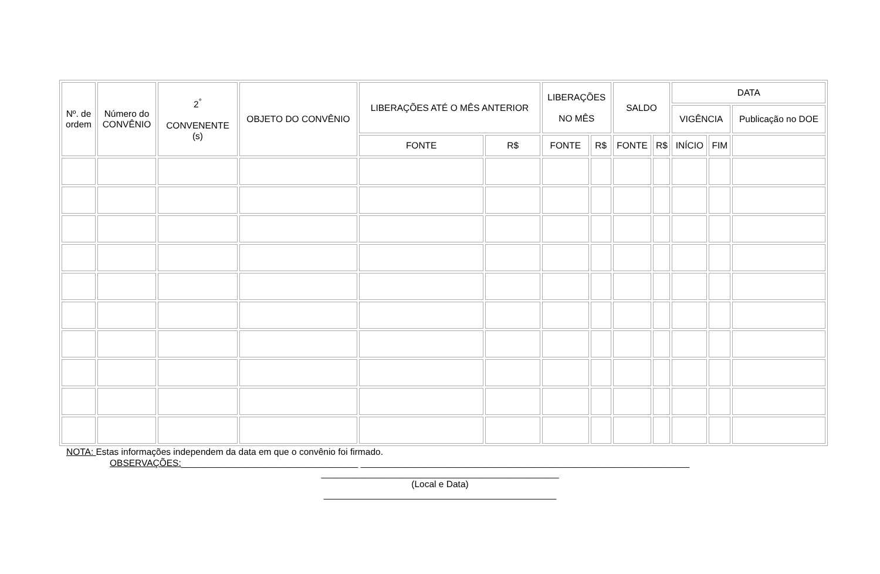| Nº. de ordem | Número do CONVÊNIO | 2<sup>°</sup> CONVENENTE (s) | OBJETO DO CONVÊNIO | LIBERAÇÕES ATÉ O MÊS ANTERIOR | | LIBERAÇÕES NO MÊS | | SALDO | | DATA | | |
| --- | --- | --- | --- | --- | --- | --- | --- | --- | --- | --- | --- | --- |
| | | | | | | | | | | VIGÊNCIA | | Publicação no DOE |
| | | | | FONTE | R$ | FONTE | R$ | FONTE | R$ | INÍCIO | FIM | |
NOTA: Estas informações independem da data em que o convênio foi firmado.
OBSERVAÇÕES:___________________________________ _________________________________________________________________
_______________________________________________
(Local e Data)
______________________________________________